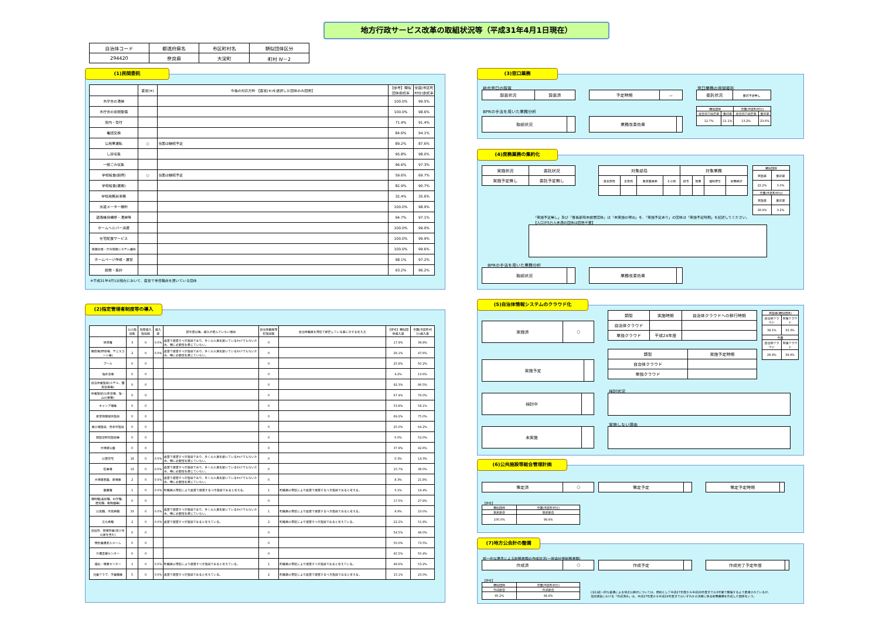地方行政サービス改革の取組状況等（平成31年4月1日現在）
| 自治体コード | 都道府県名 | 市区町村名 | 類似団体区分 |
| 294420 | 奈良県 | 大淀町 | 町村 Ⅳ－2 |
(1)民間委託
| | 直営(※) | 今後の対応方針 【直営(※)を選択した団体のみ回答】 | 【参考】類似団体委託率 | 全国(市区町村分)委託率 |
| --- | --- | --- | --- | --- |
| 本庁舎の清掃 | | | 100.0% | 99.5% |
| 本庁舎の夜間警備 | | | 100.0% | 98.6% |
| 案内・受付 | | | 71.4% | 91.4% |
| 電話交換 | | | 84.6% | 94.1% |
| 公用車運転 | ○ | 当面は継続予定 | 89.2% | 87.6% |
| し尿収集 | | | 95.8% | 98.0% |
| 一般ごみ収集 | | | 96.6% | 97.3% |
| 学校給食(調理) | ○ | 当面は継続予定 | 59.6% | 69.7% |
| 学校給食(運搬) | | | 82.9% | 90.7% |
| 学校用務員事務 | | | 32.4% | 35.6% |
| 水道メーター検針 | | | 100.0% | 98.9% |
| 道路維持補修・清掃等 | | | 94.7% | 97.1% |
| ホームヘルパー派遣 | | | 100.0% | 99.0% |
| 在宅配食サービス | | | 100.0% | 99.9% |
| 情報処理・庁内情報システム維持 | | | 100.0% | 99.6% |
| ホームページ作成・運営 | | | 98.1% | 97.2% |
| 調査・集計 | | | 93.2% | 96.2% |
※平成31年4月1日現在において、直営で専任職員を置いている団体
(2)指定管理者制度等の導入
| | 公の施設数 | 制度導入施設数 | 導入率 | 前年度以降、導入が進んでいない理由 | 自治体職員常駐施設数 | 自治体職員を常駐で配置している事に対する考え方 | 【参考】類似団体導入率 | 全国(市区町村分)導入率 |
| --- | --- | --- | --- | --- | --- | --- | --- | --- |
| 体育館 | 3 | 0 | 0.0% | 直営で運営すべき施設であり、多くの人員を割いているわけでもないため、特に必要性を感じていない。 | 0 | | 17.9% | 39.8% |
| 競技場(野球場、テニスコート等) | 2 | 0 | 0.0% | 直営で運営すべき施設であり、多くの人員を割いているわけでもないため、特に必要性を感じていない。 | 0 | | 26.1% | 47.6% |
| プール | 0 | 0 | | | 0 | | 25.8% | 50.2% |
| 海水浴場 | 0 | 0 | | | 0 | | 4.2% | 13.6% |
| 宿泊休養施設(ホテル、国民宿舎等) | 0 | 0 | | | 0 | | 92.3% | 86.5% |
| 休養施設(公衆浴場、海・山の家等) | 0 | 0 | | | 0 | | 67.4% | 76.0% |
| キャンプ場等 | 0 | 0 | | | 0 | | 53.8% | 58.1% |
| 産業情報提供施設 | 0 | 0 | | | 0 | | 69.2% | 75.0% |
| 展示場施設、見本市施設 | 0 | 0 | | | 0 | | 25.0% | 64.2% |
| 開放型研究施設等 | 0 | 0 | | | 0 | | 0.0% | 52.0% |
| 大規模公園 | 0 | 0 | | | 0 | | 37.9% | 42.6% |
| 公営住宅 | 18 | 0 | 0.0% | 直営で運営すべき施設であり、多くの人員を割いているわけでもないため、特に必要性を感じていない。 | 0 | | 0.3% | 14.3% |
| 駐車場 | 13 | 0 | 0.0% | 直営で運営すべき施設であり、多くの人員を割いているわけでもないため、特に必要性を感じていない。 | 0 | | 15.7% | 38.0% |
| 大規模霊園、斎場等 | 2 | 0 | 0.0% | 直営で運営すべき施設であり、多くの人員を割いているわけでもないため、特に必要性を感じていない。 | 0 | | 8.3% | 21.8% |
| 図書館 | 1 | 0 | 0.0% | 町職員の常駐により直営で運営するべき施設であると考える。 | 1 | 町職員の常駐により直営で運営するべき施設であると考える。 | 5.1% | 19.4% |
| 博物館(美術館、科学館、歴史館、動物園等) | 0 | 0 | | | 0 | | 17.5% | 27.8% |
| 公民館、市民会館 | 33 | 0 | 0.0% | 直営で運営すべき施設であり、多くの人員を割いているわけでもないため、特に必要性を感じていない。 | 1 | 町職員の常駐により直営で運営するべき施設であると考える。 | 8.9% | 23.0% |
| 文化会館 | 2 | 0 | 0.0% | 直営で運営すべき施設であると考えている。 | 2 | 町職員の常駐により運営すべき施設であると考えている。 | 22.2% | 51.8% |
| 合宿所、研修所等(青少年の家を含む) | 0 | 0 | | | 0 | | 54.5% | 48.0% |
| 特別養護老人ホーム | 0 | 0 | | | 0 | | 50.0% | 73.5% |
| 介護支援センター | 0 | 0 | | | 0 | | 45.5% | 50.4% |
| 福祉・保健センター | 1 | 0 | 0.0% | 町職員の常駐により運営すべき施設であると考えている。 | 1 | 町職員の常駐により運営すべき施設であると考えている。 | 48.6% | 53.2% |
| 児童クラブ、学童館等 | 5 | 0 | 0.0% | 直営で運営すべき施設であると考えている。 | 2 | 町職員の常駐により直営で運営するべき施設であると考える。 | 15.1% | 23.0% |
(3)窓口業務
総合窓口の設置
| 設置状況 | 設置済 |
| 予定時期 | － |
BPRの手法を用いた業務分析
| 取組状況 | |
| 業務改革効果 | |
窓口業務の民間委託
| 委託状況 | 委託予定無し |
| 類似団体 | | 全国(市区町村分) | |
| 総合窓口設置率 | 委託率 | 総合窓口設置率 | 委託率 |
| 12.7% | 11.1% | 13.2% | 23.6% |
(4)庶務業務の集約化
| 実施状況 | 委託状況 |
| 実施予定無し | 委託予定無し |
| 対象部局 | | | | 対象業務 | | | |
| 首長部局 | 企業局 | 教育委員会 | その他 | 給与 | 旅費 | 福利厚生 | 財務会計 |
| 類似団体 | |
| 実施率 | 委託率 |
| 22.2% | 0.0% |
| 全国(市区町村分) | |
| 実施率 | 委託率 |
| 28.9% | 3.2% |
「実施予定無し」及び「首長部局未設置団体」は「未実施の理由」を、「実施予定あり」の団体は「実施予定時期」を記述してください。
【人口が5万人未満の団体は回答不要】
BPRの手法を用いた業務分析
| 取組状況 | |
| 業務改革効果 | |
(5)自治体情報システムのクラウド化
| 実施済 | ○ |
| 類型 | 実施時期 | 自治体クラウドへの移行時期 |
| 自治体クラウド | | |
| 単独クラウド | 平成24年度 | |
| 実施率(類似団体) | |
| 自治体クラウド | 単独クラウド |
| 38.1% | 33.3% |
| 全国 | |
| 自治体クラウド | 単独クラウド |
| 28.9% | 39.4% |
| 実施予定 | |
| 類型 | 実施予定時期 |
| 自治体クラウド | |
| 単独クラウド | |
検討状況
| 検討中 | |
実施しない理由
| 未実施 | |
(6)公共施設等総合管理計画
| 策定済 | ○ |
| 策定予定 | |
| 策定予定時期 | |
【参考】
| 類似団体 | 全国(市区町村分) |
| 策定割合 | 策定割合 |
| 100.0% | 99.8% |
(7)地方公会計の整備
統一的な基準による財務書類の作成状況(一般会計等財務書類)
| 作成済 | ○ |
| 作成予定 | |
| 作成完了予定年度 | |
【参考】
| 類似団体 | 全国(市区町村分) |
| 作成割合 | 作成割合 |
| 95.2% | 94.8% |
(注1)統一的な基準による地方公会計については、原則として平成27年度から平成29年度までの3年間で整備するよう要請されているが、
当該調査における「作成済み」は、平成27年度から平成29年度までのいずれかの決算に係る財務書類を作成した団体をいう。